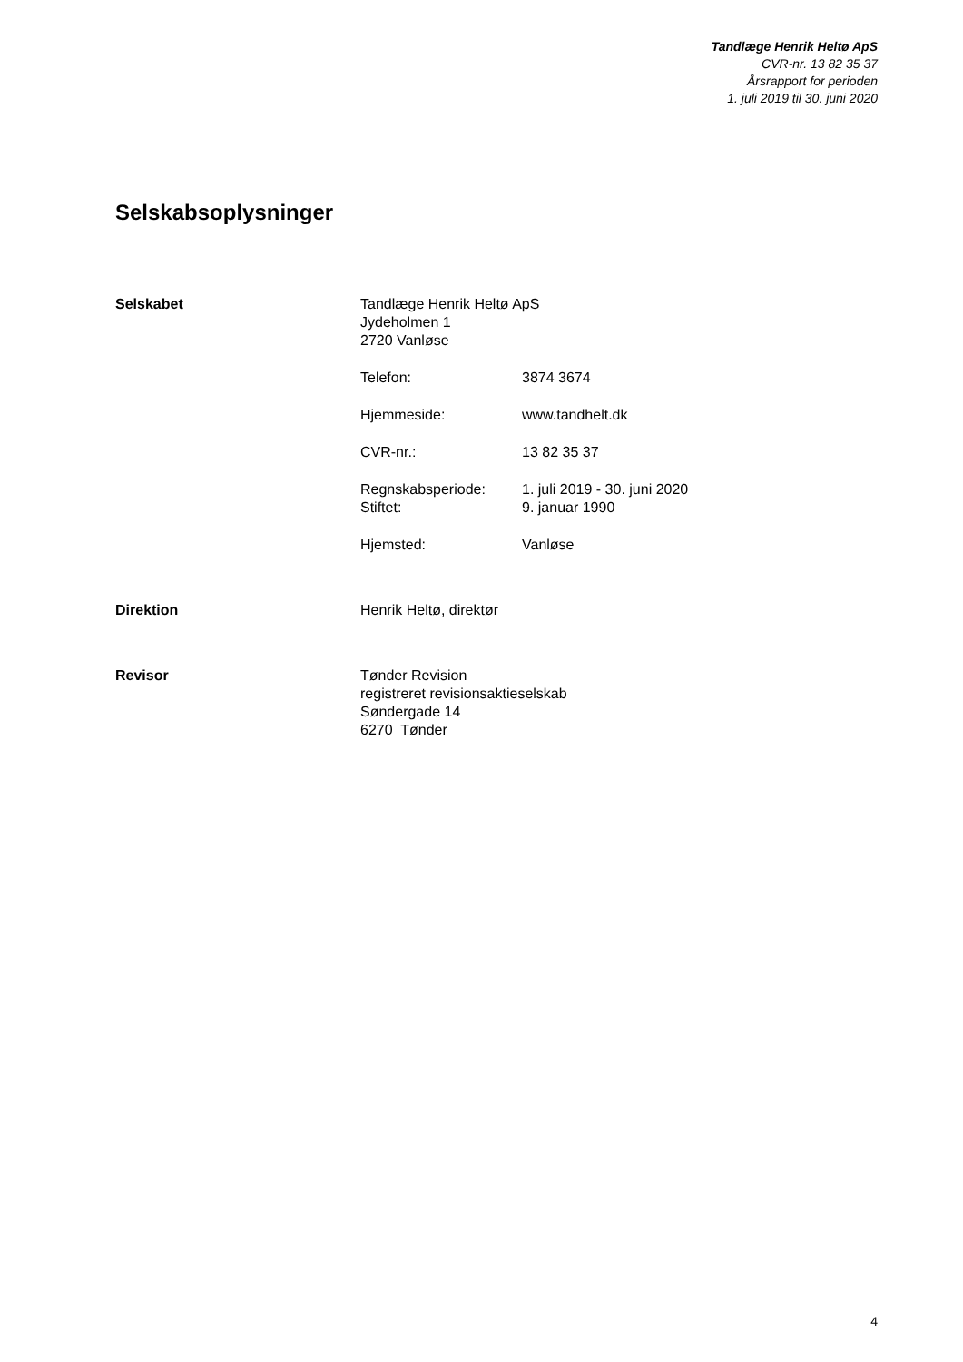Tandlæge Henrik Heltø ApS
CVR-nr. 13 82 35 37
Årsrapport for perioden
1. juli 2019 til 30. juni 2020
Selskabsoplysninger
Selskabet
Tandlæge Henrik Heltø ApS
Jydeholmen 1
2720 Vanløse
Telefon: 3874 3674
Hjemmeside: www.tandhelt.dk
CVR-nr.: 13 82 35 37
Regnskabsperiode: 1. juli 2019 - 30. juni 2020
Stiftet: 9. januar 1990
Hjemsted: Vanløse
Direktion Henrik Heltø, direktør
Revisor
Tønder Revision
registreret revisionsaktieselskab
Søndergade 14
6270 Tønder
4